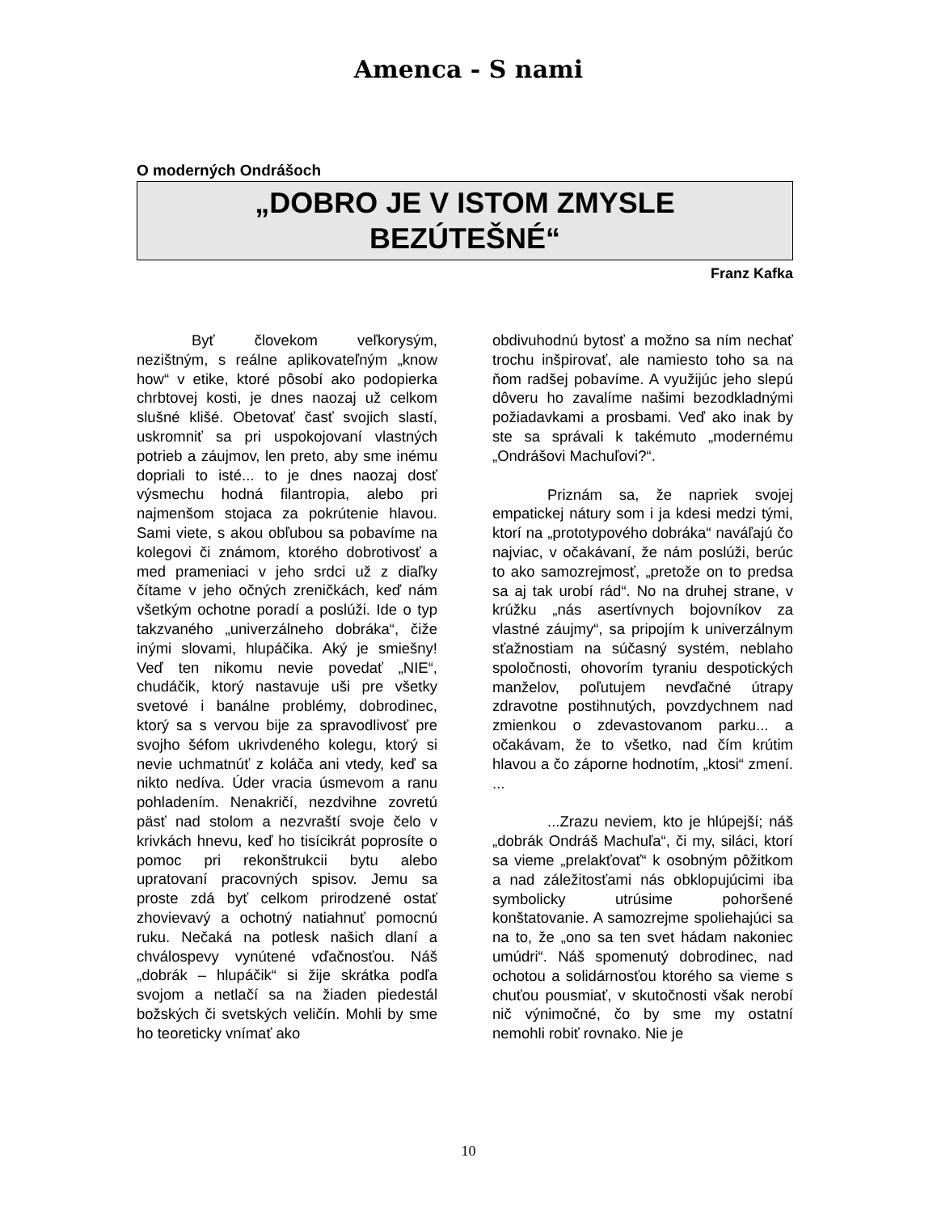Amenca - S nami
O moderných Ondrášoch
„DOBRO JE V ISTOM ZMYSLE
BEZÚTEŠNÉ“
Franz Kafka
Byť človekom veľkorysým, nezištným, s reálne aplikovateľným „know how“ v etike, ktoré pôsobí ako podopierka chrbtovej kosti, je dnes naozaj už celkom slušné klišé. Obetovať časť svojich slastí, uskromniť sa pri uspokojovaní vlastných potrieb a záujmov, len preto, aby sme inému dopriali to isté... to je dnes naozaj dosť výsmechu hodná filantropia, alebo pri najmenšom stojaca za pokrútenie hlavou. Sami viete, s akou obľubou sa pobavíme na kolegovi či známom, ktorého dobrotivosť a med prameniaci v jeho srdci už z diaľky čítame v jeho očných zreničkách, keď nám všetkým ochotne poradí a poslúži. Ide o typ takzvaného „univerzálneho dobráka“, čiže inými slovami, hlupáčika. Aký je smiešny! Veď ten nikomu nevie povedať „NIE“, chudáčik, ktorý nastavuje uši pre všetky svetové i banálne problémy, dobrodinec, ktorý sa s vervou bije za spravodlivosť pre svojho šéfom ukrivdeného kolegu, ktorý si nevie uchmatnúť z koláča ani vtedy, keď sa nikto nedíva. Úder vracia úsmevom a ranu pohladením. Nenakričí, nezdvihne zovretú päsť nad stolom a nezvraští svoje čelo v krivkách hnevu, keď ho tisícikrát poprosíte o pomoc pri rekonštrukcii bytu alebo upratovaní pracovných spisov. Jemu sa proste zdá byť celkom prirodzené ostať zhovievavý a ochotný natiahnuť pomocnú ruku. Nečaká na potlesk našich dlaní a chválospevy vynútené vďačnosťou. Náš „dobrák – hlupáčik“ si žije skrátka podľa svojom a netlačí sa na žiaden piedestál božských či svetských veličín. Mohli by sme ho teoreticky vnímať ako
obdivuhodnú bytosť a možno sa ním nechať trochu inšpirovať, ale namiesto toho sa na ňom radšej pobavíme. A využijúc jeho slepú dôveru ho zavalíme našimi bezodkladnými požiadavkami a prosbami. Veď ako inak by ste sa správali k takémuto „modernému „Ondrášovi Machuľovi?“.
Priznám sa, že napriek svojej empatickej nátury som i ja kdesi medzi tými, ktorí na „prototypového dobráka“ naváľajú čo najviac, v očakávaní, že nám poslúži, berúc to ako samozrejmosť, „pretože on to predsa sa aj tak urobí rád“. No na druhej strane, v krúžku „nás asertívnych bojovníkov za vlastné záujmy“, sa pripojím k univerzálnym sťažnostiam na súčasný systém, neblaho spoločnosti, ohovorím tyraniu despotických manželov, poľutujem nevďačné útrapy zdravotne postihnutých, povzdychnem nad zmienkou o zdevastovanom parku... a očakávam, že to všetko, nad čím krútim hlavou a čo záporne hodnotím, „ktosi“ zmení. ...
...Zrazu neviem, kto je hlúpejší; náš „dobrák Ondráš Machuľa“, či my, siláci, ktorí sa vieme „prelakťovať“ k osobným pôžitkom a nad záležitosťami nás obklopujúcimi iba symbolicky utrúsime pohoršené konštatovanie. A samozrejme spoliehajúci sa na to, že „ono sa ten svet hádam nakoniec umúdri“. Náš spomenutý dobrodinec, nad ochotou a solidárnosťou ktorého sa vieme s chuťou pousmiať, v skutočnosti však nerobí nič výnimočné, čo by sme my ostatní nemohli robiť rovnako. Nie je
10